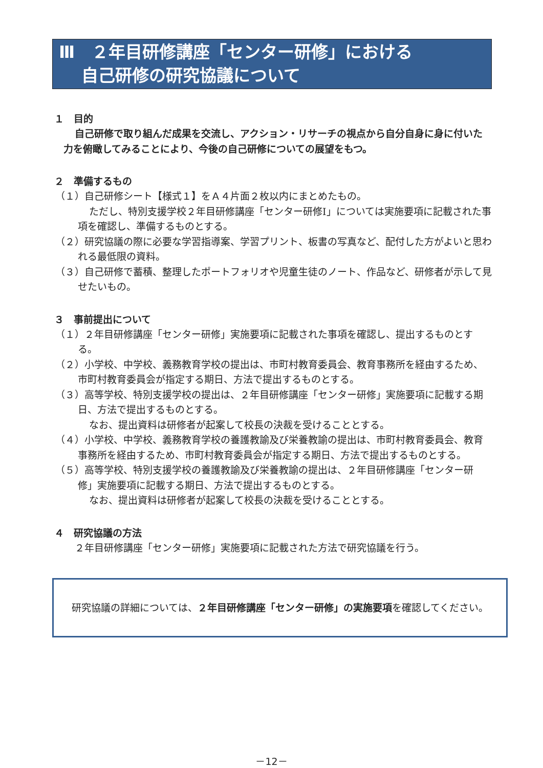Ⅲ　２年目研修講座「センター研修」における
　 自己研修の研究協議について
１　目的
自己研修で取り組んだ成果を交流し、アクション・リサーチの視点から自分自身に身に付いた力を俯瞰してみることにより、今後の自己研修についての展望をもつ。
２　準備するもの
（１）自己研修シート【様式１】をＡ４片面２枚以内にまとめたもの。
ただし、特別支援学校２年目研修講座「センター研修Ⅰ」については実施要項に記載された事項を確認し、準備するものとする。
（２）研究協議の際に必要な学習指導案、学習プリント、板書の写真など、配付した方がよいと思われる最低限の資料。
（３）自己研修で蓄積、整理したポートフォリオや児童生徒のノート、作品など、研修者が示して見せたいもの。
３　事前提出について
（１）２年目研修講座「センター研修」実施要項に記載された事項を確認し、提出するものとする。
（２）小学校、中学校、義務教育学校の提出は、市町村教育委員会、教育事務所を経由するため、市町村教育委員会が指定する期日、方法で提出するものとする。
（３）高等学校、特別支援学校の提出は、２年目研修講座「センター研修」実施要項に記載する期日、方法で提出するものとする。
なお、提出資料は研修者が起案して校長の決裁を受けることとする。
（４）小学校、中学校、義務教育学校の養護教諭及び栄養教諭の提出は、市町村教育委員会、教育事務所を経由するため、市町村教育委員会が指定する期日、方法で提出するものとする。
（５）高等学校、特別支援学校の養護教諭及び栄養教諭の提出は、２年目研修講座「センター研修」実施要項に記載する期日、方法で提出するものとする。
なお、提出資料は研修者が起案して校長の決裁を受けることとする。
４　研究協議の方法
２年目研修講座「センター研修」実施要項に記載された方法で研究協議を行う。
　研究協議の詳細については、２年目研修講座「センター研修」の実施要項を確認してください。
－12－